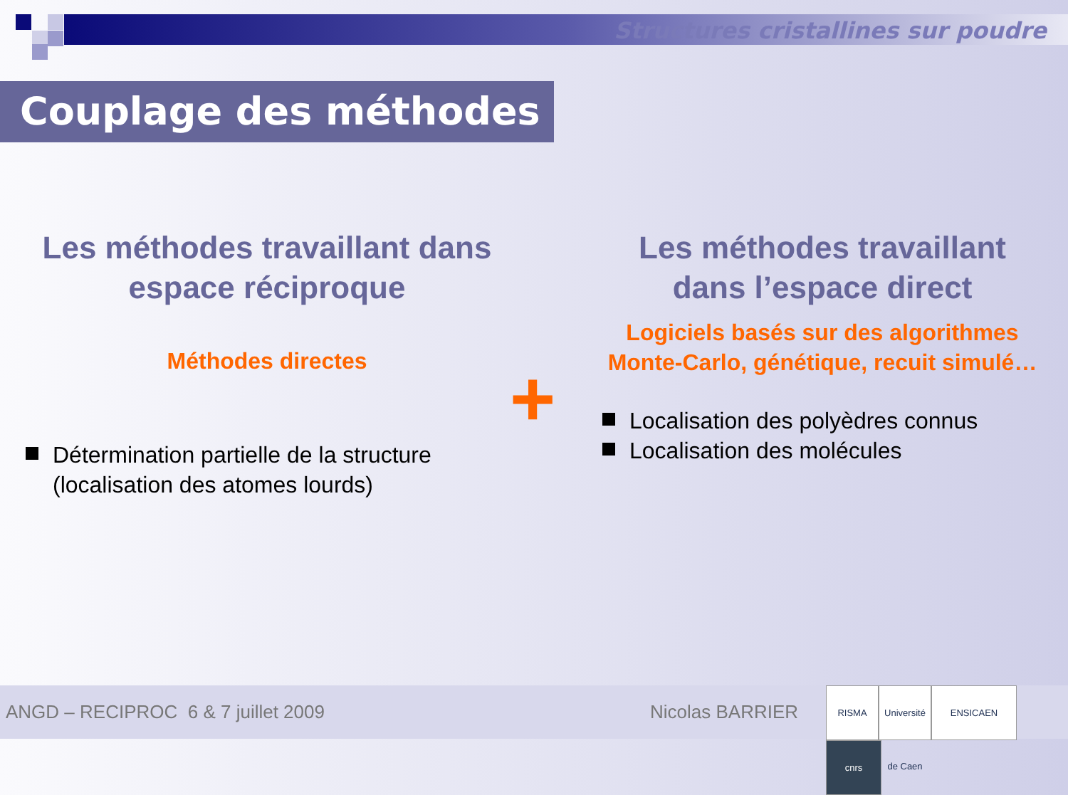Structures cristallines sur poudre
Couplage des méthodes
+
Les méthodes travaillant dans espace réciproque
Méthodes directes
Détermination partielle de la structure (localisation des atomes lourds)
Les méthodes travaillant dans l’espace direct
Logiciels basés sur des algorithmes Monte-Carlo, génétique, recuit simulé…
Localisation des polyèdres connus
Localisation des molécules
ANGD – RECIPROC 6 & 7 juillet 2009 Nicolas BARRIER RISMA Université de Caen ENSICAEN cnrs